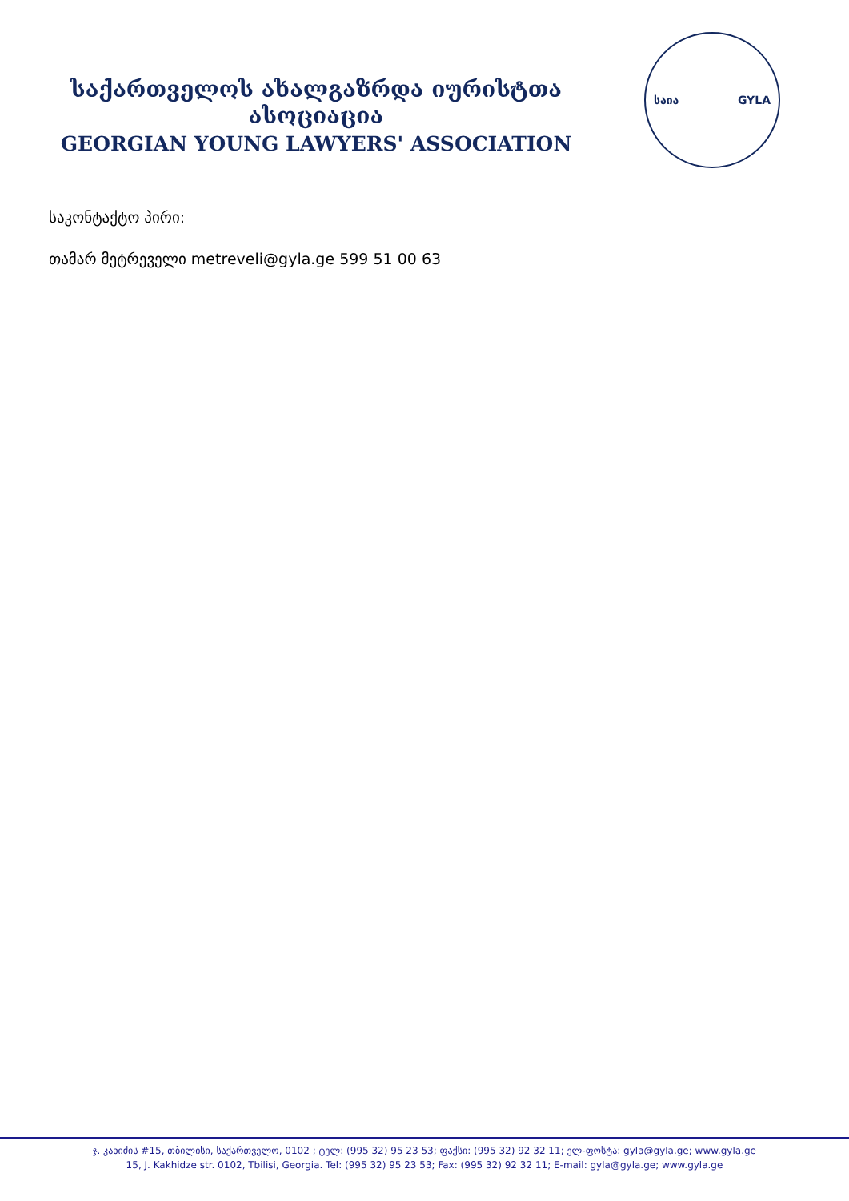საქართველოს ახალგაზრდა იურისტთა ასოციაცია
GEORGIAN YOUNG LAWYERS' ASSOCIATION
საია GYLA
საკონტაქტო პირი:
თამარ მეტრეველი metreveli@gyla.ge 599 51 00 63
ჯ. კახიძის #15, თბილისი, საქართველო, 0102 ; ტელ: (995 32) 95 23 53; ფაქსი: (995 32) 92 32 11; ელ-ფოსტა: gyla@gyla.ge; www.gyla.ge
15, J. Kakhidze str. 0102, Tbilisi, Georgia. Tel: (995 32) 95 23 53; Fax: (995 32) 92 32 11; E-mail: gyla@gyla.ge; www.gyla.ge